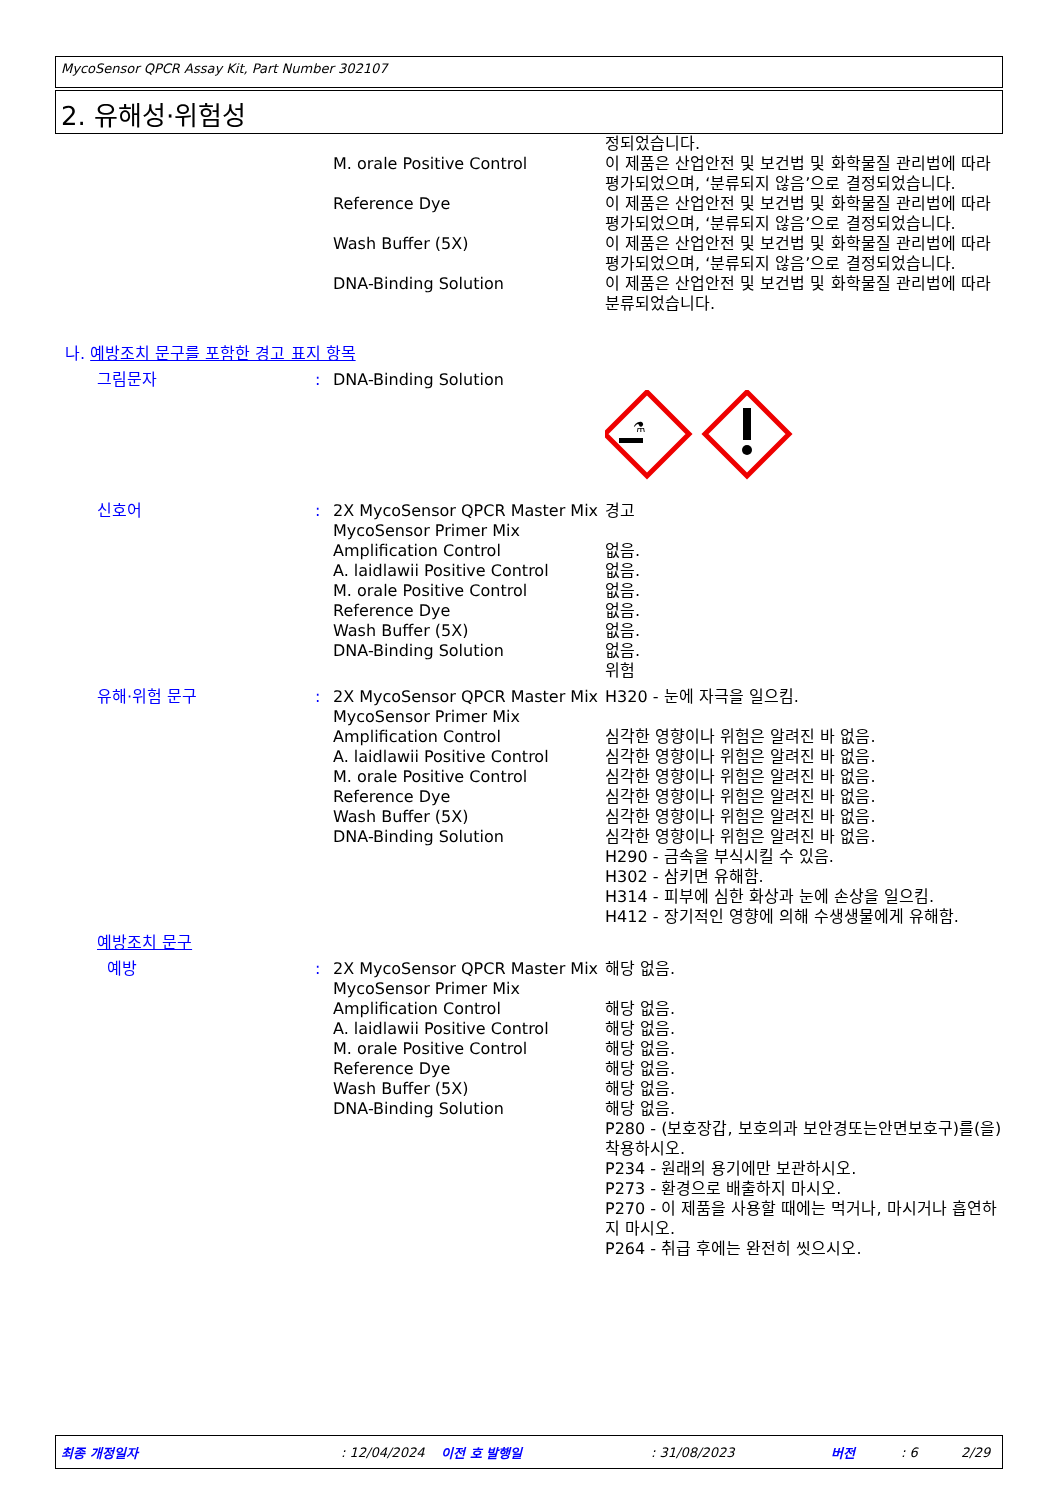MycoSensor QPCR Assay Kit, Part Number 302107
2. 유해성·위험성
정되었습니다.
M. orale Positive Control 이 제품은 산업안전 및 보건법 및 화학물질 관리법에 따라 평가되었으며, ‘분류되지 않음’으로 결정되었습니다.
Reference Dye 이 제품은 산업안전 및 보건법 및 화학물질 관리법에 따라 평가되었으며, ‘분류되지 않음’으로 결정되었습니다.
Wash Buffer (5X) 이 제품은 산업안전 및 보건법 및 화학물질 관리법에 따라 평가되었으며, ‘분류되지 않음’으로 결정되었습니다.
DNA-Binding Solution 이 제품은 산업안전 및 보건법 및 화학물질 관리법에 따라 분류되었습니다.
나. 예방조치 문구를 포함한 경고 표지 항목
그림문자 : DNA-Binding Solution
⚗
신호어 : 2X MycoSensor QPCR Master Mix
MycoSensor Primer Mix
Amplification Control
A. laidlawii Positive Control
M. orale Positive Control
Reference Dye
Wash Buffer (5X)
DNA-Binding Solution
경고
없음.
없음.
없음.
없음.
없음.
없음.
위험
유해·위험 문구 : 2X MycoSensor QPCR Master Mix
MycoSensor Primer Mix
Amplification Control
A. laidlawii Positive Control
M. orale Positive Control
Reference Dye
Wash Buffer (5X)
DNA-Binding Solution
H320 - 눈에 자극을 일으킴.
심각한 영향이나 위험은 알려진 바 없음.
심각한 영향이나 위험은 알려진 바 없음.
심각한 영향이나 위험은 알려진 바 없음.
심각한 영향이나 위험은 알려진 바 없음.
심각한 영향이나 위험은 알려진 바 없음.
심각한 영향이나 위험은 알려진 바 없음.
H290 - 금속을 부식시킬 수 있음.
H302 - 삼키면 유해함.
H314 - 피부에 심한 화상과 눈에 손상을 일으킴.
H412 - 장기적인 영향에 의해 수생생물에게 유해함.
예방조치 문구
예방 : 2X MycoSensor QPCR Master Mix
MycoSensor Primer Mix
Amplification Control
A. laidlawii Positive Control
M. orale Positive Control
Reference Dye
Wash Buffer (5X)
DNA-Binding Solution
해당 없음.
해당 없음.
해당 없음.
해당 없음.
해당 없음.
해당 없음.
해당 없음.
P280 - (보호장갑, 보호의과 보안경또는안면보호구)를(을) 착용하시오.
P234 - 원래의 용기에만 보관하시오.
P273 - 환경으로 배출하지 마시오.
P270 - 이 제품을 사용할 때에는 먹거나, 마시거나 흡연하지 마시오.
P264 - 취급 후에는 완전히 씻으시오.
최종 개정일자: 12/04/2024 이전 호 발행일: 31/08/2023 버전: 6 2/29